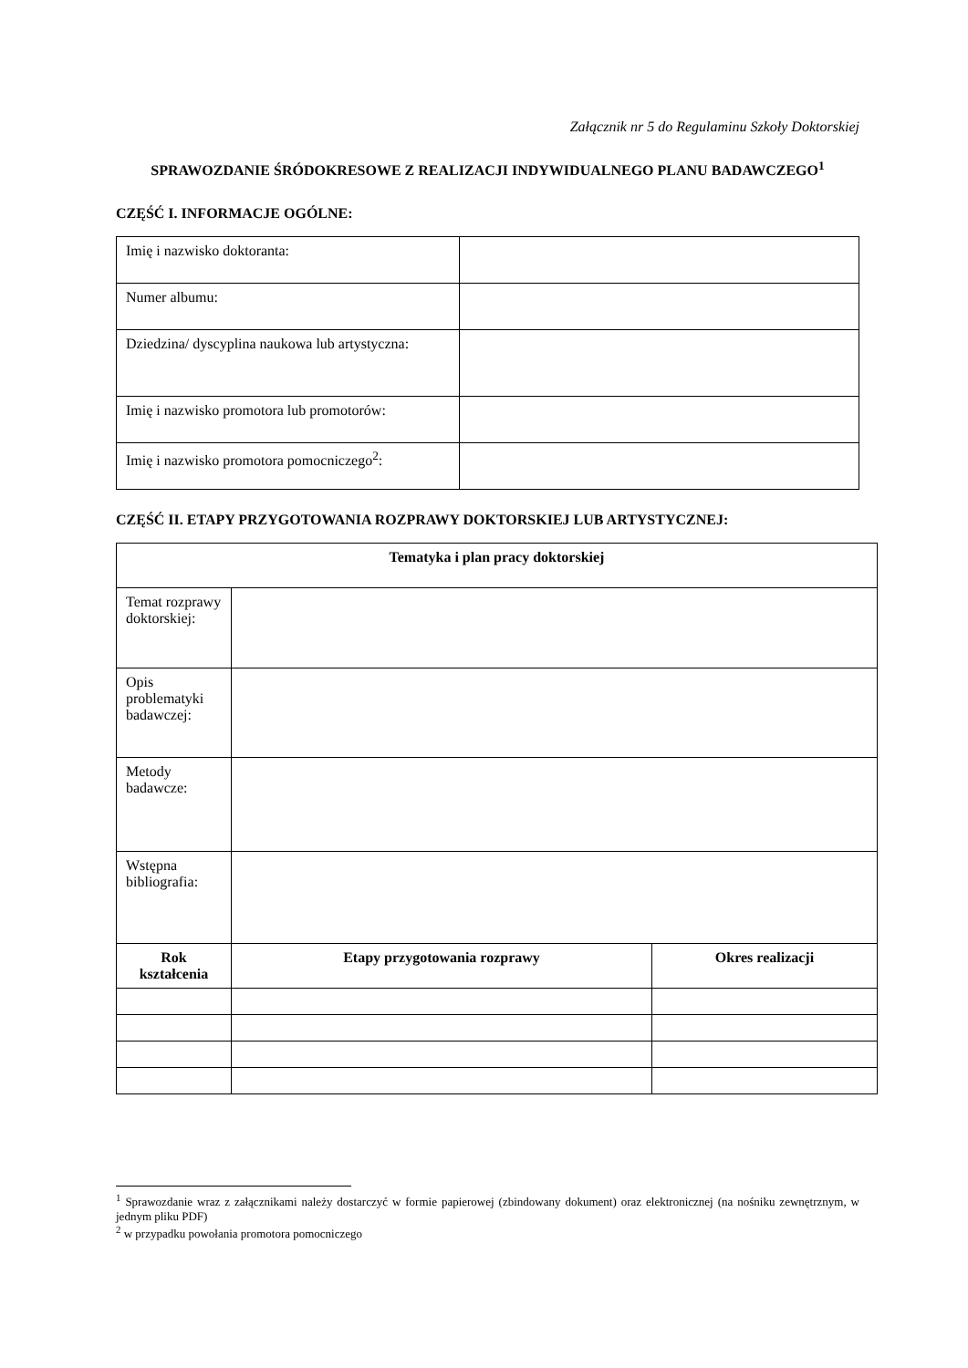Załącznik nr 5 do Regulaminu Szkoły Doktorskiej
SPRAWOZDANIE ŚRÓDOKRESOWE Z REALIZACJI INDYWIDUALNEGO PLANU BADAWCZEGO<sup>1</sup>
CZĘŚĆ I. INFORMACJE OGÓLNE:
| Imię i nazwisko doktoranta: | |
| Numer albumu: | |
| Dziedzina/ dyscyplina naukowa lub artystyczna: | |
| Imię i nazwisko promotora lub promotorów: | |
| Imię i nazwisko promotora pomocniczego<sup>2</sup>: | |
CZĘŚĆ II. ETAPY PRZYGOTOWANIA ROZPRAWY DOKTORSKIEJ LUB ARTYSTYCZNEJ:
| Tematyka i plan pracy doktorskiej | | |
| --- | --- | --- |
| Temat rozprawy doktorskiej: | | |
| Opis problematyki badawczej: | | |
| Metody badawcze: | | |
| Wstępna bibliografia: | | |
| Rok kształcenia | Etapy przygotowania rozprawy | Okres realizacji |
<sup>1</sup> Sprawozdanie wraz z załącznikami należy dostarczyć w formie papierowej (zbindowany dokument) oraz elektronicznej (na nośniku zewnętrznym, w jednym pliku PDF)
<sup>2</sup> w przypadku powołania promotora pomocniczego